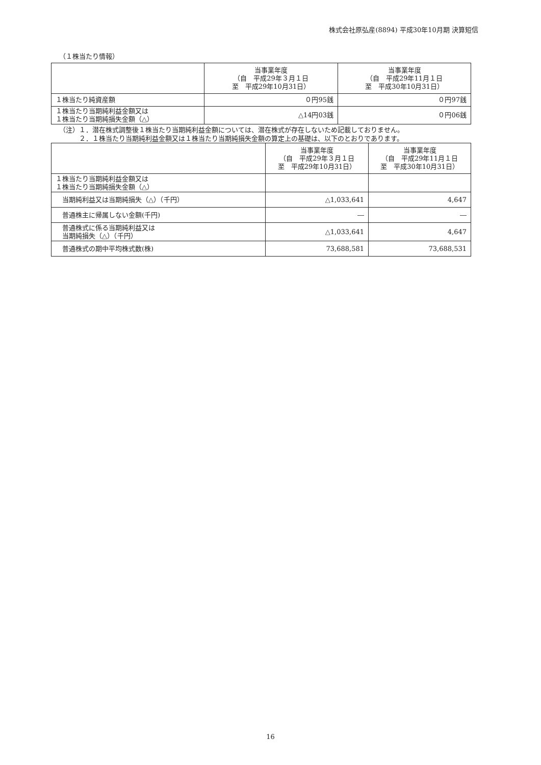株式会社原弘産(8894) 平成30年10月期 決算短信
（１株当たり情報）
| | 当事業年度 （自 平成29年３月１日 至 平成29年10月31日） | 当事業年度 （自 平成29年11月１日 至 平成30年10月31日） |
| --- | --- | --- |
| １株当たり純資産額 | ０円95銭 | ０円97銭 |
| １株当たり当期純利益金額又は １株当たり当期純損失金額（△） | △14円03銭 | ０円06銭 |
（注）１．潜在株式調整後１株当たり当期純利益金額については、潜在株式が存在しないため記載しておりません。
　　　２．１株当たり当期純利益金額又は１株当たり当期純損失金額の算定上の基礎は、以下のとおりであります。
| | 当事業年度 （自 平成29年３月１日 至 平成29年10月31日） | 当事業年度 （自 平成29年11月１日 至 平成30年10月31日） |
| --- | --- | --- |
| １株当たり当期純利益金額又は １株当たり当期純損失金額（△） | | |
| 当期純利益又は当期純損失（△）（千円） | △1,033,641 | 4,647 |
| 普通株主に帰属しない金額(千円) | ― | ― |
| 普通株式に係る当期純利益又は 当期純損失（△）（千円） | △1,033,641 | 4,647 |
| 普通株式の期中平均株式数(株) | 73,688,581 | 73,688,531 |
16